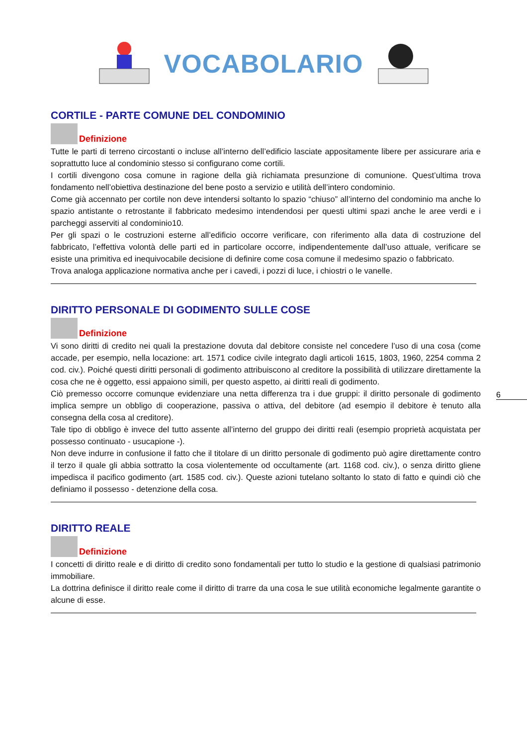VOCABOLARIO
CORTILE - PARTE COMUNE DEL CONDOMINIO
Definizione
Tutte le parti di terreno circostanti o incluse all’interno dell’edificio lasciate appositamente libere per assicurare aria e soprattutto luce al condominio stesso si configurano come cortili.
I cortili divengono cosa comune in ragione della già richiamata presunzione di comunione. Quest’ultima trova fondamento nell’obiettiva destinazione del bene posto a servizio e utilità dell’intero condominio.
Come già accennato per cortile non deve intendersi soltanto lo spazio “chiuso” all’interno del condominio ma anche lo spazio antistante o retrostante il fabbricato medesimo intendendosi per questi ultimi spazi anche le aree verdi e i parcheggi asserviti al condominio10.
Per gli spazi o le costruzioni esterne all’edificio occorre verificare, con riferimento alla data di costruzione del fabbricato, l’effettiva volontà delle parti ed in particolare occorre, indipendentemente dall’uso attuale, verificare se esiste una primitiva ed inequivocabile decisione di definire come cosa comune il medesimo spazio o fabbricato.
Trova analoga applicazione normativa anche per i cavedi, i pozzi di luce, i chiostri o le vanelle.
DIRITTO PERSONALE DI GODIMENTO SULLE COSE
Definizione
Vi sono diritti di credito nei quali la prestazione dovuta dal debitore consiste nel concedere l’uso di una cosa (come accade, per esempio, nella locazione: art. 1571 codice civile integrato dagli articoli 1615, 1803, 1960, 2254 comma 2 cod. civ.). Poiché questi diritti personali di godimento attribuiscono al creditore la possibilità di utilizzare direttamente la cosa che ne è oggetto, essi appaiono simili, per questo aspetto, ai diritti reali di godimento.
Ciò premesso occorre comunque evidenziare una netta differenza tra i due gruppi: il diritto personale di godimento implica sempre un obbligo di cooperazione, passiva o attiva, del debitore (ad esempio il debitore è tenuto alla consegna della cosa al creditore).
Tale tipo di obbligo è invece del tutto assente all’interno del gruppo dei diritti reali (esempio proprietà acquistata per possesso continuato - usucapione -).
Non deve indurre in confusione il fatto che il titolare di un diritto personale di godimento può agire direttamente contro il terzo il quale gli abbia sottratto la cosa violentemente od occultamente (art. 1168 cod. civ.), o senza diritto gliene impedisca il pacifico godimento (art. 1585 cod. civ.). Queste azioni tutelano soltanto lo stato di fatto e quindi ciò che definiamo il possesso - detenzione della cosa.
DIRITTO REALE
Definizione
I concetti di diritto reale e di diritto di credito sono fondamentali per tutto lo studio e la gestione di qualsiasi patrimonio immobiliare.
La dottrina definisce il diritto reale come il diritto di trarre da una cosa le sue utilità economiche legalmente garantite o alcune di esse.
6